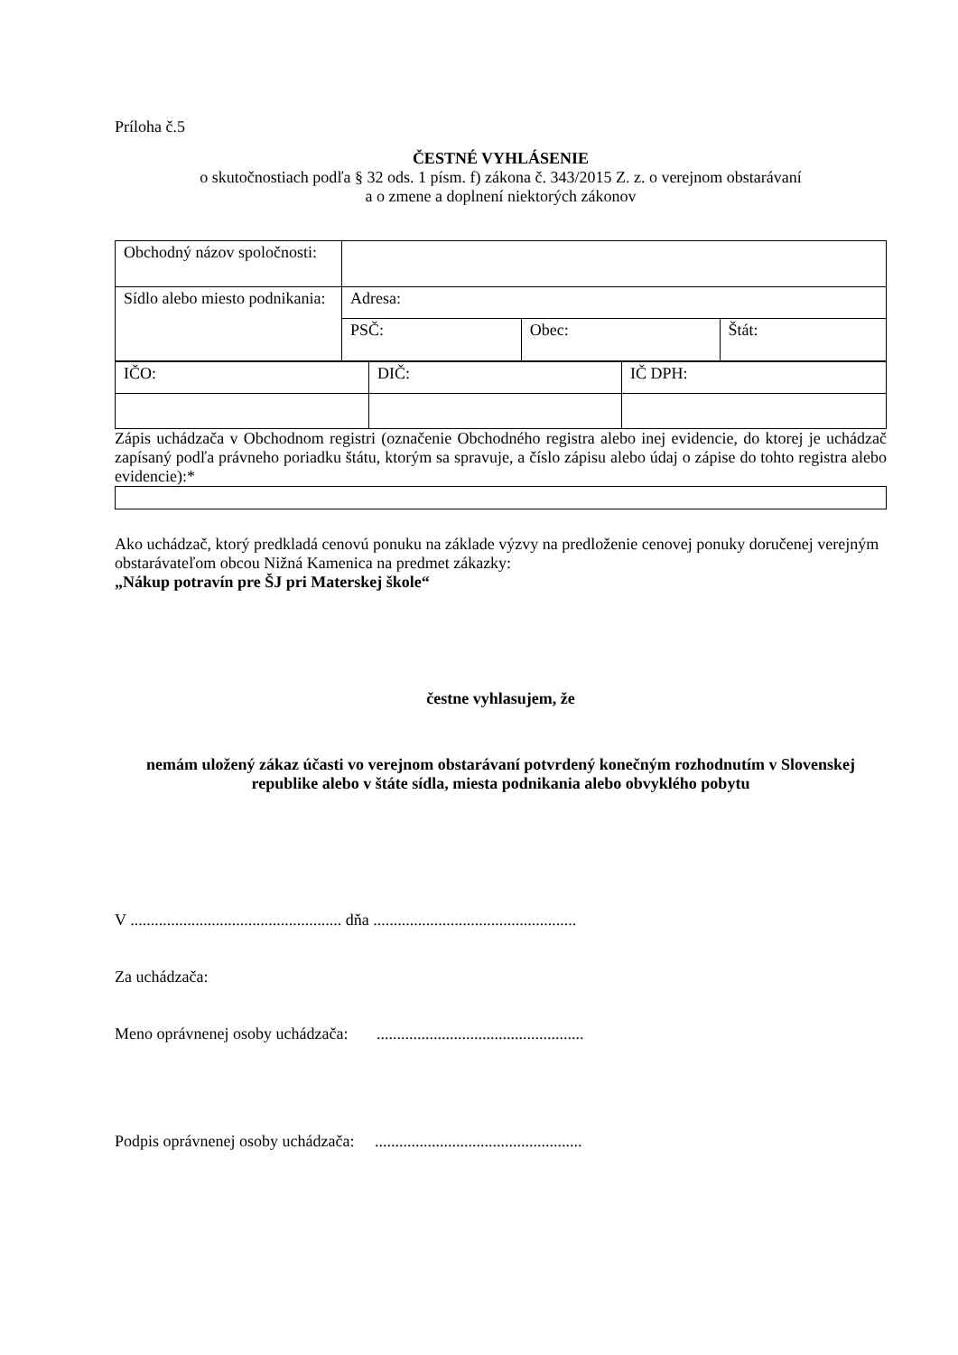Príloha č.5
ČESTNÉ VYHLÁSENIE
o skutočnostiach podľa § 32 ods. 1 písm. f) zákona č. 343/2015 Z. z. o verejnom obstarávaní
a o zmene a doplnení niektorých zákonov
| Obchodný názov spoločnosti: | | | |
| Sídlo alebo miesto podnikania: | Adresa: | | |
| | PSČ: | Obec: | Štát: |
| IČO: | DIČ: | IČ DPH: |
Zápis uchádzača v Obchodnom registri (označenie Obchodného registra alebo inej evidencie, do ktorej je uchádzač zapísaný podľa právneho poriadku štátu, ktorým sa spravuje, a číslo zápisu alebo údaj o zápise do tohto registra alebo evidencie):*
Ako uchádzač, ktorý predkladá cenovú ponuku na základe výzvy na predloženie cenovej ponuky doručenej verejným obstarávateľom obcou Nižná Kamenica na predmet zákazky:
„Nákup potravín pre ŠJ pri Materskej škole“
čestne vyhlasujem, že
nemám uložený zákaz účasti vo verejnom obstarávaní potvrdený konečným rozhodnutím v Slovenskej republike alebo v štáte sídla, miesta podnikania alebo obvyklého pobytu
V .................................................... dňa ..................................................
Za uchádzača:
Meno oprávnenej osoby uchádzača: ...................................................
Podpis oprávnenej osoby uchádzača: ...................................................